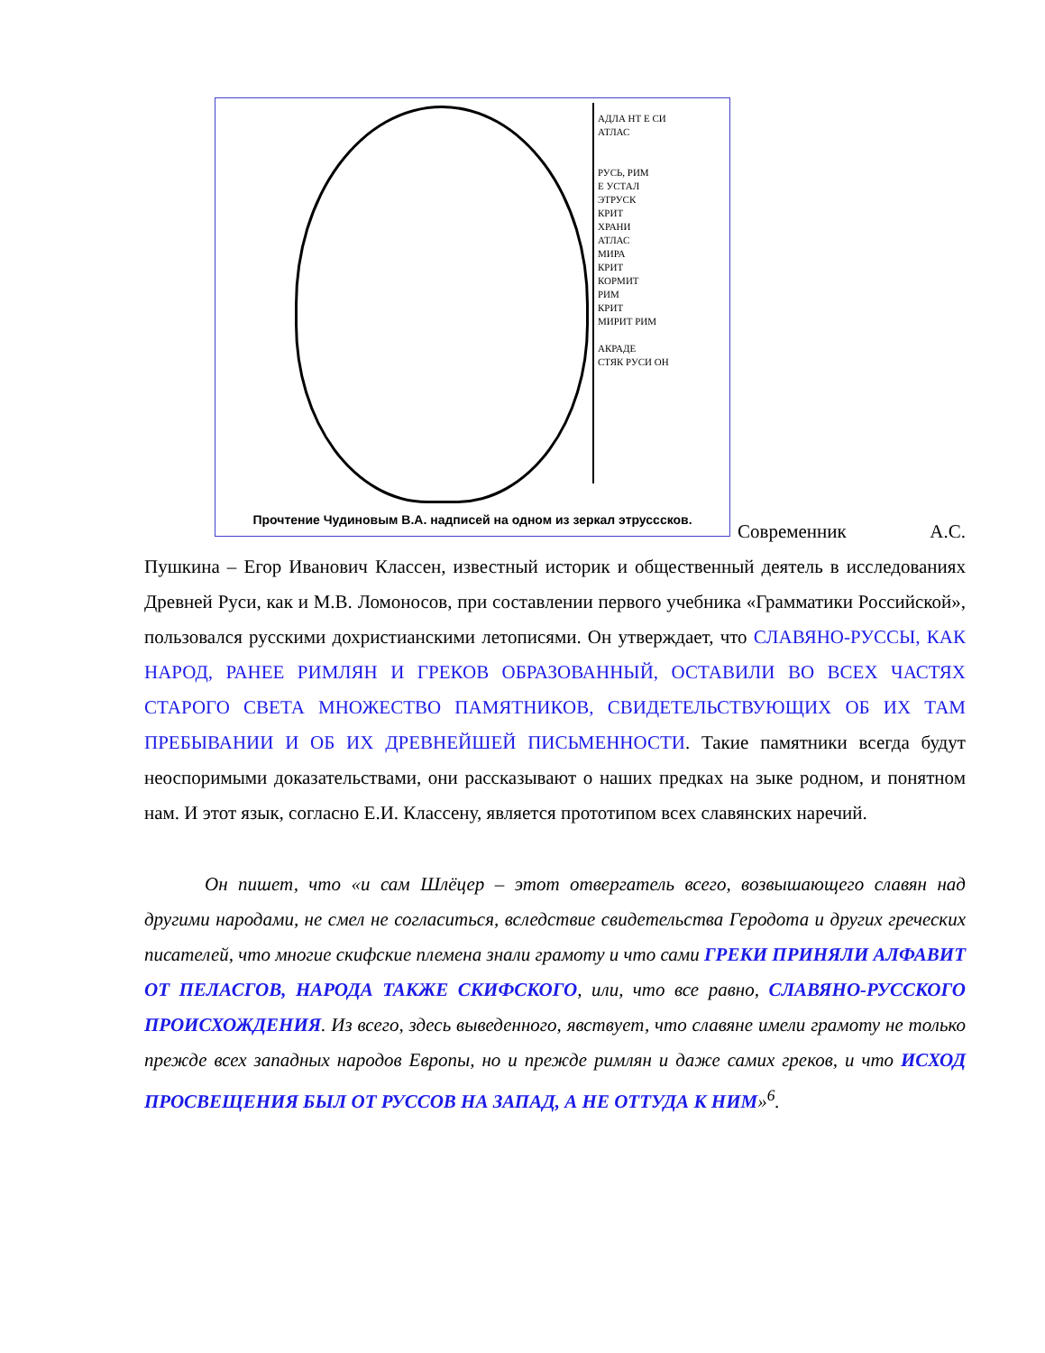АДЛА НТ Е СИ
АТЛАС
РУСЬ, РИМ
Е УСТАЛ
ЭТРУСК
КРИТ
ХРАНИ
АТЛАС
МИРА
КРИТ
КОРМИТ
РИМ
КРИТ
МИРИТ РИМ
АКРАДЕ
СТЯК РУСИ ОН
Прочтение Чудиновым В.А. надписей на одном из зеркал этрусссков.
Современник А.С. Пушкина – Егор Иванович Классен, известный историк и общественный деятель в исследованиях Древней Руси, как и М.В. Ломоносов, при составлении первого учебника «Грамматики Российской», пользовался русскими дохристианскими летописями. Он утверждает, что СЛАВЯНО-РУССЫ, КАК НАРОД, РАНЕЕ РИМЛЯН И ГРЕКОВ ОБРАЗОВАННЫЙ, ОСТАВИЛИ ВО ВСЕХ ЧАСТЯХ СТАРОГО СВЕТА МНОЖЕСТВО ПАМЯТНИКОВ, СВИДЕТЕЛЬСТВУЮЩИХ ОБ ИХ ТАМ ПРЕБЫВАНИИ И ОБ ИХ ДРЕВНЕЙШЕЙ ПИСЬМЕННОСТИ. Такие памятники всегда будут неоспоримыми доказательствами, они рассказывают о наших предках на зыке родном, и понятном нам. И этот язык, согласно Е.И. Классену, является прототипом всех славянских наречий.
Он пишет, что «и сам Шлёцер – этот отвергатель всего, возвышающего славян над другими народами, не смел не согласиться, вследствие свидетельства Геродота и других греческих писателей, что многие скифские племена знали грамоту и что сами ГРЕКИ ПРИНЯЛИ АЛФАВИТ ОТ ПЕЛАСГОВ, НАРОДА ТАКЖЕ СКИФСКОГО, или, что все равно, СЛАВЯНО-РУССКОГО ПРОИСХОЖДЕНИЯ. Из всего, здесь выведенного, явствует, что славяне имели грамоту не только прежде всех западных народов Европы, но и прежде римлян и даже самих греков, и что ИСХОД ПРОСВЕЩЕНИЯ БЫЛ ОТ РУССОВ НА ЗАПАД, А НЕ ОТТУДА К НИМ»<sup>6</sup>.